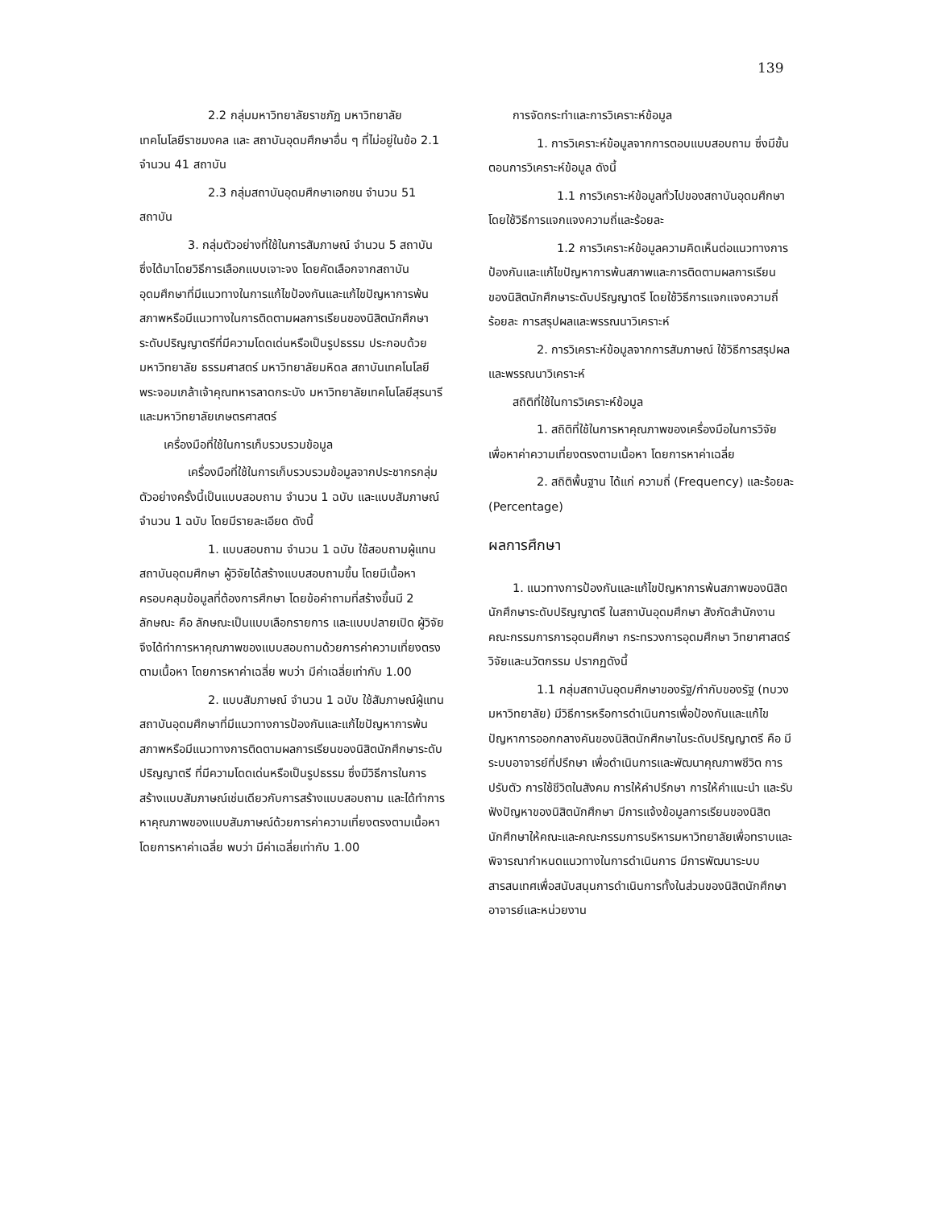139
2.2 กลุ่มมหาวิทยาลัยราชภัฏ มหาวิทยาลัยเทคโนโลยีราชมงคล และ สถาบันอุดมศึกษาอื่น ๆ ที่ไม่อยู่ในข้อ 2.1 จำนวน 41 สถาบัน
2.3 กลุ่มสถาบันอุดมศึกษาเอกชน จำนวน 51 สถาบัน
3. กลุ่มตัวอย่างที่ใช้ในการสัมภาษณ์ จำนวน 5 สถาบัน ซึ่งได้มาโดยวิธีการเลือกแบบเจาะจง โดยคัดเลือกจากสถาบันอุดมศึกษาที่มีแนวทางในการแก้ไขป้องกันและแก้ไขปัญหาการพ้นสภาพหรือมีแนวทางในการติดตามผลการเรียนของนิสิตนักศึกษาระดับปริญญาตรีที่มีความโดดเด่นหรือเป็นรูปธรรม ประกอบด้วย มหาวิทยาลัย ธรรมศาสตร์ มหาวิทยาลัยมหิดล สถาบันเทคโนโลยีพระจอมเกล้าเจ้าคุณทหารลาดกระบัง มหาวิทยาลัยเทคโนโลยีสุรนารี และมหาวิทยาลัยเกษตรศาสตร์
เครื่องมือที่ใช้ในการเก็บรวบรวมข้อมูล
เครื่องมือที่ใช้ในการเก็บรวบรวมข้อมูลจากประชากรกลุ่มตัวอย่างครั้งนี้เป็นแบบสอบถาม จำนวน 1 ฉบับ และแบบสัมภาษณ์ จำนวน 1 ฉบับ โดยมีรายละเอียด ดังนี้
1. แบบสอบถาม จำนวน 1 ฉบับ ใช้สอบถามผู้แทนสถาบันอุดมศึกษา ผู้วิจัยได้สร้างแบบสอบถามขึ้น โดยมีเนื้อหาครอบคลุมข้อมูลที่ต้องการศึกษา โดยข้อคำถามที่สร้างขึ้นมี 2 ลักษณะ คือ ลักษณะเป็นแบบเลือกรายการ และแบบปลายเปิด ผู้วิจัยจึงได้ทำการหาคุณภาพของแบบสอบถามด้วยการค่าความเที่ยงตรงตามเนื้อหา โดยการหาค่าเฉลี่ย พบว่า มีค่าเฉลี่ยเท่ากับ 1.00
2. แบบสัมภาษณ์ จำนวน 1 ฉบับ ใช้สัมภาษณ์ผู้แทนสถาบันอุดมศึกษาที่มีแนวทางการป้องกันและแก้ไขปัญหาการพ้นสภาพหรือมีแนวทางการติดตามผลการเรียนของนิสิตนักศึกษาระดับปริญญาตรี ที่มีความโดดเด่นหรือเป็นรูปธรรม ซึ่งมีวิธีการในการสร้างแบบสัมภาษณ์เช่นเดียวกับการสร้างแบบสอบถาม และได้ทำการหาคุณภาพของแบบสัมภาษณ์ด้วยการค่าความเที่ยงตรงตามเนื้อหา โดยการหาค่าเฉลี่ย พบว่า มีค่าเฉลี่ยเท่ากับ 1.00
การจัดกระทำและการวิเคราะห์ข้อมูล
1. การวิเคราะห์ข้อมูลจากการตอบแบบสอบถาม ซึ่งมีขั้นตอนการวิเคราะห์ข้อมูล ดังนี้
1.1 การวิเคราะห์ข้อมูลทั่วไปของสถาบันอุดมศึกษา โดยใช้วิธีการแจกแจงความถี่และร้อยละ
1.2 การวิเคราะห์ข้อมูลความคิดเห็นต่อแนวทางการป้องกันและแก้ไขปัญหาการพ้นสภาพและการติดตามผลการเรียนของนิสิตนักศึกษาระดับปริญญาตรี โดยใช้วิธีการแจกแจงความถี่ ร้อยละ การสรุปผลและพรรณนาวิเคราะห์
2. การวิเคราะห์ข้อมูลจากการสัมภาษณ์ ใช้วิธีการสรุปผลและพรรณนาวิเคราะห์
สถิติที่ใช้ในการวิเคราะห์ข้อมูล
1. สถิติที่ใช้ในการหาคุณภาพของเครื่องมือในการวิจัย เพื่อหาค่าความเที่ยงตรงตามเนื้อหา โดยการหาค่าเฉลี่ย
2. สถิติพื้นฐาน ได้แก่ ความถี่ (Frequency) และร้อยละ (Percentage)
ผลการศึกษา
1. แนวทางการป้องกันและแก้ไขปัญหาการพ้นสภาพของนิสิตนักศึกษาระดับปริญญาตรี ในสถาบันอุดมศึกษา สังกัดสำนักงานคณะกรรมการการอุดมศึกษา กระทรวงการอุดมศึกษา วิทยาศาสตร์ วิจัยและนวัตกรรม ปรากฏดังนี้
1.1 กลุ่มสถาบันอุดมศึกษาของรัฐ/กำกับของรัฐ (ทบวงมหาวิทยาลัย) มีวิธีการหรือการดำเนินการเพื่อป้องกันและแก้ไขปัญหาการออกกลางคันของนิสิตนักศึกษาในระดับปริญญาตรี คือ มีระบบอาจารย์ที่ปรึกษา เพื่อดำเนินการและพัฒนาคุณภาพชีวิต การปรับตัว การใช้ชีวิตในสังคม การให้คำปรึกษา การให้คำแนะนำ และรับฟังปัญหาของนิสิตนักศึกษา มีการแจ้งข้อมูลการเรียนของนิสิตนักศึกษาให้คณะและคณะกรรมการบริหารมหาวิทยาลัยเพื่อทราบและพิจารณากำหนดแนวทางในการดำเนินการ มีการพัฒนาระบบสารสนเทศเพื่อสนับสนุนการดำเนินการทั้งในส่วนของนิสิตนักศึกษา อาจารย์และหน่วยงาน